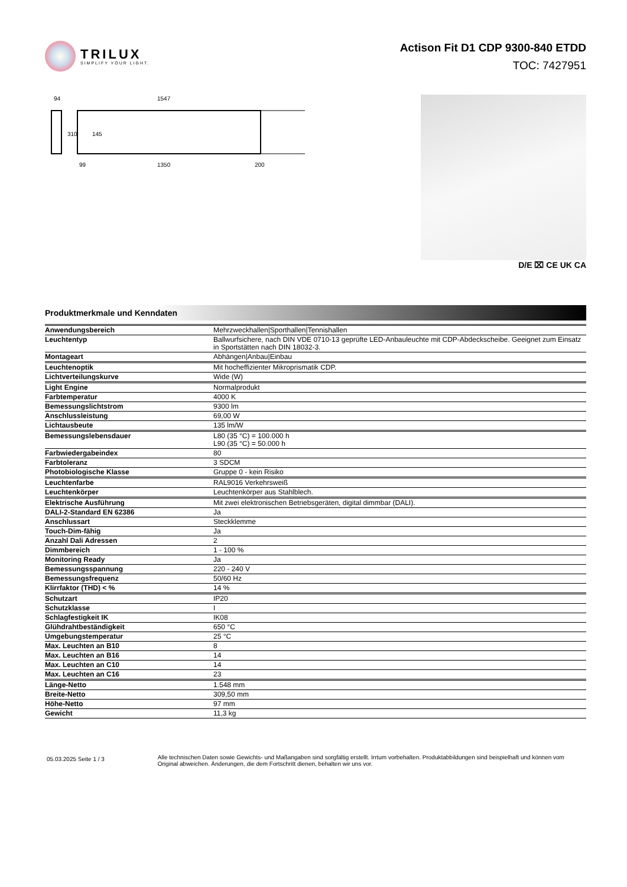TRILUX
SIMPLIFY YOUR LIGHT.
Actison Fit D1 CDP 9300-840 ETDD
TOC: 7427951
94
1547
310
145
99
1350
200
D/E ⌧ CE UK CA
Produktmerkmale und Kenndaten
| Anwendungsbereich | Mehrzweckhallen/Sporthallen/Tennishallen |
| Leuchtentyp | Ballwurfsichere, nach DIN VDE 0710-13 geprüfte LED-Anbauleuchte mit CDP-Abdeckscheibe. Geeignet zum Einsatz in Sportstätten nach DIN 18032-3. |
| Montageart | Abhängen/Anbau/Einbau |
| Leuchtenoptik | Mit hocheffizienter Mikroprismatik CDP. |
| Lichtverteilungskurve | Wide (W) |
| Light Engine | Normalprodukt |
| Farbtemperatur | 4000 K |
| Bemessungslichtstrom | 9300 lm |
| Anschlussleistung | 69,00 W |
| Lichtausbeute | 135 lm/W |
| Bemessungslebensdauer | L80 (35 °C) = 100.000 h L90 (35 °C) = 50.000 h |
| Farbwiedergabeindex | 80 |
| Farbtoleranz | 3 SDCM |
| Photobiologische Klasse | Gruppe 0 - kein Risiko |
| Leuchtenfarbe | RAL9016 Verkehrsweiß |
| Leuchtenkörper | Leuchtenkörper aus Stahlblech. |
| Elektrische Ausführung | Mit zwei elektronischen Betriebsgeräten, digital dimmbar (DALI). |
| DALI-2-Standard EN 62386 | Ja |
| Anschlussart | Steckklemme |
| Touch-Dim-fähig | Ja |
| Anzahl Dali Adressen | 2 |
| Dimmbereich | 1 - 100 % |
| Monitoring Ready | Ja |
| Bemessungsspannung | 220 - 240 V |
| Bemessungsfrequenz | 50/60 Hz |
| Klirrfaktor (THD) < % | 14 % |
| Schutzart | IP20 |
| Schutzklasse | I |
| Schlagfestigkeit IK | IK08 |
| Glühdrahtbeständigkeit | 650 °C |
| Umgebungstemperatur | 25 °C |
| Max. Leuchten an B10 | 8 |
| Max. Leuchten an B16 | 14 |
| Max. Leuchten an C10 | 14 |
| Max. Leuchten an C16 | 23 |
| Länge-Netto | 1.548 mm |
| Breite-Netto | 309,50 mm |
| Höhe-Netto | 97 mm |
| Gewicht | 11,3 kg |
05.03.2025 Seite 1 / 3
Alle technischen Daten sowie Gewichts- und Maßangaben sind sorgfältig erstellt. Irrtum vorbehalten. Produktabbildungen sind beispielhaft und können vom Original abweichen. Änderungen, die dem Fortschritt dienen, behalten wir uns vor.